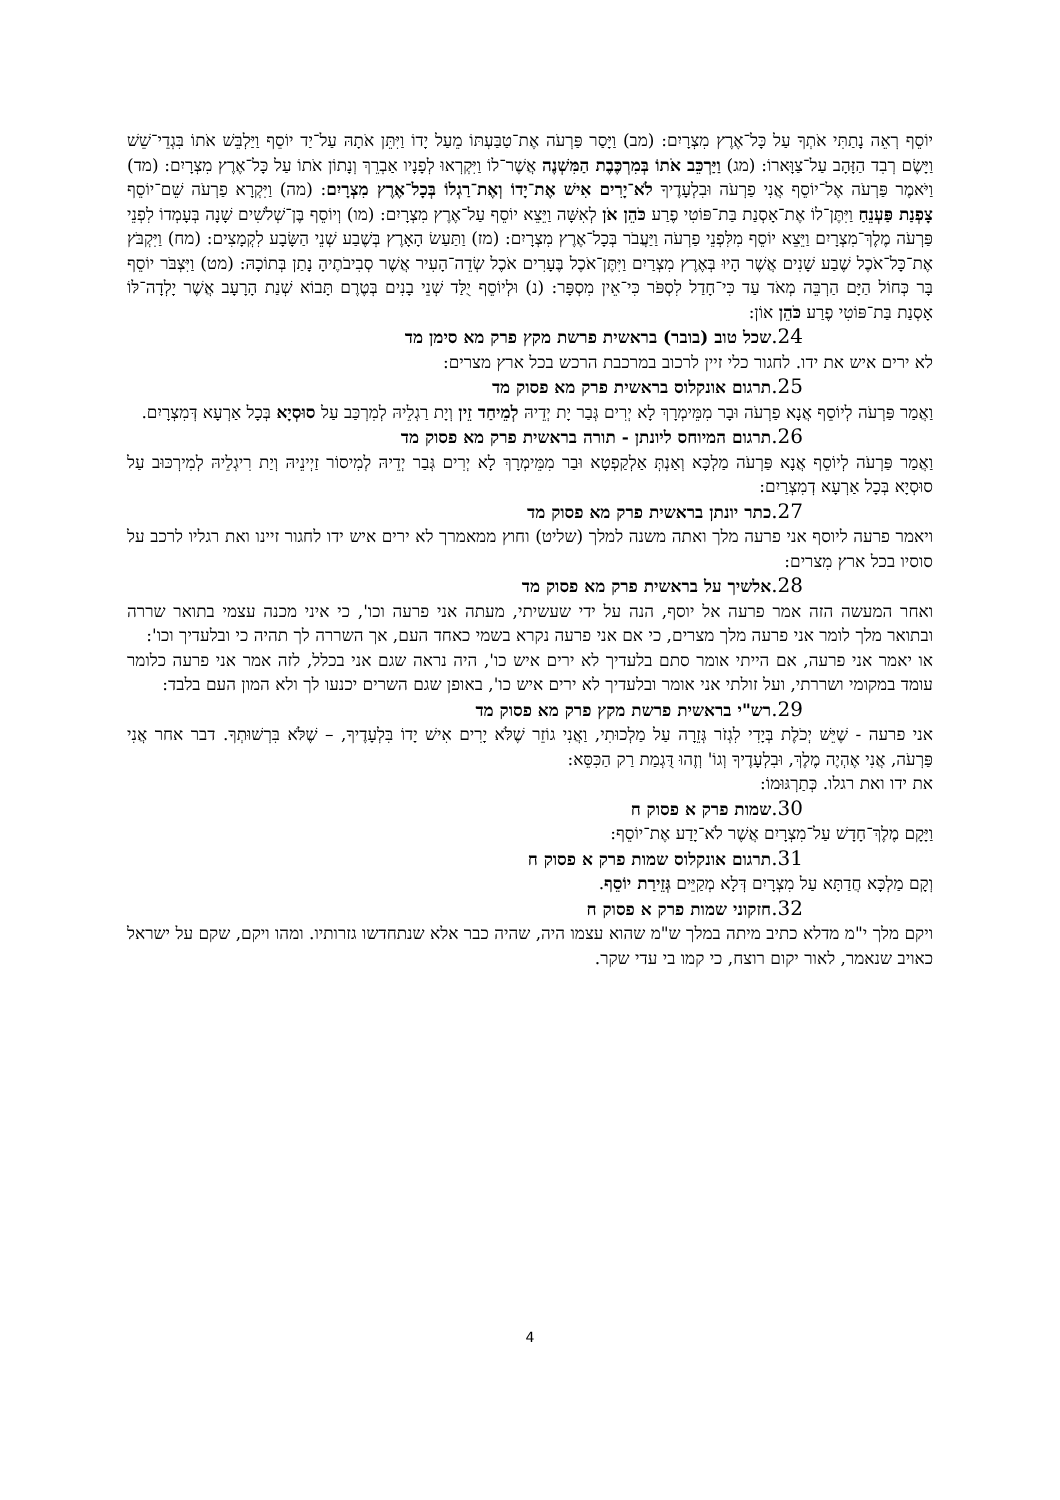יוֹסֵף רְאֵה נָתַתִּי אֹתְךָ עַל כָּל־אֶרֶץ מִצְרָיִם: (מב) וַיָּסַר פַּרְעֹה אֶת־טַבַּעְתּוֹ מֵעַל יָדוֹ וַיִּתֵּן אֹתָהּ עַל־יַד יוֹסֵף וַיַּלְבֵּשׁ אֹתוֹ בִּגְדֵי־שֵׁשׁ וַיָּשֶׂם רְבִד הַזָּהָב עַל־צַוָּארוֹ: (מג) וַיַּרְכֵּב אֹתוֹ בְּמִרְכֶּבֶת הַמִּשְׁנֶה אֲשֶׁר־לוֹ וַיִּקְרְאוּ לְפָנָיו אַבְרֵךְ וְנָתוֹן אֹתוֹ עַל כָּל־אֶרֶץ מִצְרָיִם: (מד) וַיֹּאמֶר פַּרְעֹה אֶל־יוֹסֵף אֲנִי פַרְעֹה וּבִלְעָדֶיךָ לֹא־יָרִים אִישׁ אֶת־יָדוֹ וְאֶת־רַגְלוֹ בְּכָל־אֶרֶץ מִצְרָיִם: (מה) וַיִּקְרָא פַרְעֹה שֵׁם־יוֹסֵף צָפְנַת פַּעְנֵחַ וַיִּתֶּן־לוֹ אֶת־אָסְנַת בַּת־פּוֹטִי פֶרַע כֹּהֵן אֹן לְאִשָּׁה וַיֵּצֵא יוֹסֵף עַל־אֶרֶץ מִצְרָיִם: (מו) וְיוֹסֵף בֶּן־שְׁלֹשִׁים שָׁנָה בְּעָמְדוֹ לִפְנֵי פַּרְעֹה מֶלֶךְ־מִצְרָיִם וַיֵּצֵא יוֹסֵף מִלִּפְנֵי פַרְעֹה וַיַּעֲבֹר בְּכָל־אֶרֶץ מִצְרָיִם: (מז) וַתַּעַשׂ הָאָרֶץ בְּשֶׁבַע שְׁנֵי הַשָּׂבָע לִקְמָצִים: (מח) וַיִּקְבֹּץ אֶת־כָּל־אֹכֶל שֶׁבַע שָׁנִים אֲשֶׁר הָיוּ בְּאֶרֶץ מִצְרַיִם וַיִּתֶּן־אֹכֶל בֶּעָרִים אֹכֶל שְׂדֵה־הָעִיר אֲשֶׁר סְבִיבֹתֶיהָ נָתַן בְּתוֹכָהּ: (מט) וַיִּצְבֹּר יוֹסֵף בָּר כְּחוֹל הַיָּם הַרְבֵּה מְאֹד עַד כִּי־חָדַל לִסְפֹּר כִּי־אֵין מִסְפָּר: (נ) וּלְיוֹסֵף יֻלַּד שְׁנֵי בָנִים בְּטֶרֶם תָּבוֹא שְׁנַת הָרָעָב אֲשֶׁר יָלְדָה־לּוֹ אָסְנַת בַּת־פּוֹטִי פֶרַע כֹּהֵן אוֹן:
24. שכל טוב (בובר) בראשית פרשת מקץ פרק מא סימן מד
לא ירים איש את ידו. לחגור כלי זיין לרכוב במרכבת הרכש בכל ארץ מצרים:
25. תרגום אונקלוס בראשית פרק מא פסוק מד
וַאֲמַר פַּרְעֹה לְיוֹסֵף אֲנָא פַרְעֹה וּבָר מִמֵּימְרָךְ לָא יְרִים גְּבַר יָת יְדֵיהּ לְמֵיחַד זֵין וְיָת רַגְלֵיהּ לְמִרְכַּב עַל סוּסְיָא בְּכָל אַרְעָא דְּמִצְרָיִם.
26. תרגום המיוחס ליונתן - תורה בראשית פרק מא פסוק מד
וַאֲמַר פַּרְעֹה לְיוֹסֵף אֲנָא פַּרְעֹה מַלְכָּא וְאַנְתְּ אַלְקַפְטָא וּבַר מִמֵּימְרָךְ לָא יְרִים גְּבַר יְדֵיהּ לְמִיסוֹר זַיְינֵיהּ וְיַת רִיגְלֵיהּ לְמִירְכּוּב עַל סוּסְיָא בְּכָל אַרְעָא דְמִצְרַיִם:
27. כתר יונתן בראשית פרק מא פסוק מד
ויאמר פרעה ליוסף אני פרעה מלך ואתה משנה למלך (שליט) וחוץ ממאמרך לא ירים איש ידו לחגור זיינו ואת רגליו לרכב על סוסיו בכל ארץ מִצרים:
28. אלשיך על בראשית פרק מא פסוק מד
ואחר המעשה הזה אמר פרעה אל יוסף, הנה על ידי שעשיתי, מעתה אני פרעה וכו', כי איני מכנה עצמי בתואר שררה ובתואר מלך לומר אני פרעה מלך מצרים, כי אם אני פרעה נקרא בשמי כאחד העם, אך השררה לך תהיה כי ובלעדיך וכו':
או יאמר אני פרעה, אם הייתי אומר סתם בלעדיך לא ירים איש כו', היה נראה שגם אני בכלל, לזה אמר אני פרעה כלומר עומד במקומי ושררתי, ועל זולתי אני אומר ובלעדיך לא ירים איש כו', באופן שגם השרים יכנעו לך ולא המון העם בלבד:
29. רש"י בראשית פרשת מקץ פרק מא פסוק מד
אני פרעה - שֶׁיֵּשׁ יְכֹלֶת בְּיָדִי לִגְזֹר גְּזֵרָה עַל מַלְכוּתִי, וַאֲנִי גוֹזֵר שֶׁלֹּא יָרִים אִישׁ יָדוֹ בִּלְעָדֶיךָ, – שֶׁלֹּא בִּרְשׁוּתְךָ. דבר אחר אֲנִי פַּרְעֹה, אֲנִי אֶהְיֶה מֶלֶךְ, וּבִלְעָדֶיךָ וְגוֹ' וְזֶהוּ דֻּגְמַת רַק הַכִּסֵּא:
את ידו ואת רגלו. כְּתַרְגּוּמוֹ:
30. שמות פרק א פסוק ח
וַיָּקָם מֶלֶךְ־חָדָשׁ עַל־מִצְרָיִם אֲשֶׁר לֹא־יָדַע אֶת־יוֹסֵף:
31. תרגום אונקלוס שמות פרק א פסוק ח
וְקָם מַלְכָּא חֲדַתָּא עַל מִצְרָיִם דְּלָא מְקַיֵּים גְּזֵירַת יוֹסֵף.
32. חזקוני שמות פרק א פסוק ח
ויקם מלך י"מ מדלא כתיב מיתה במלך ש"מ שהוא עצמו היה, שהיה כבר אלא שנתחדשו גזרותיו. ומהו ויקם, שקם על ישראל כאויב שנאמר, לאור יקום רוצח, כי קמו בי עדי שקר.
4